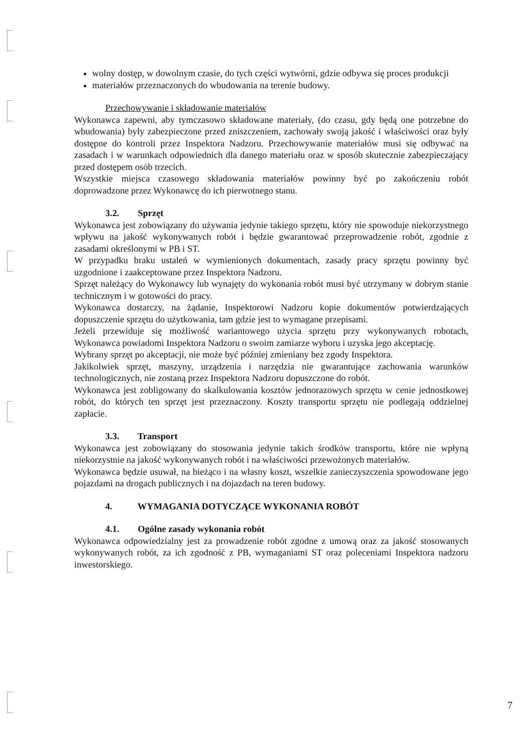wolny dostęp, w dowolnym czasie, do tych części wytwórni, gdzie odbywa się proces produkcji
materiałów przeznaczonych do wbudowania na terenie budowy.
Przechowywanie i składowanie materiałów
Wykonawca zapewni, aby tymczasowo składowane materiały, (do czasu, gdy będą one potrzebne do wbudowania) były zabezpieczone przed zniszczeniem, zachowały swoją jakość i właściwości oraz były dostępne do kontroli przez Inspektora Nadzoru. Przechowywanie materiałów musi się odbywać na zasadach i w warunkach odpowiednich dla danego materiału oraz w sposób skutecznie zabezpieczający przed dostępem osób trzecich.
Wszystkie miejsca czasowego składowania materiałów powinny być po zakończeniu robót doprowadzone przez Wykonawcę do ich pierwotnego stanu.
3.2. Sprzęt
Wykonawca jest zobowiązany do używania jedynie takiego sprzętu, który nie spowoduje niekorzystnego wpływu na jakość wykonywanych robót i będzie gwarantować przeprowadzenie robót, zgodnie z zasadami określonymi w PB i ST.
W przypadku braku ustaleń w wymienionych dokumentach, zasady pracy sprzętu powinny być uzgodnione i zaakceptowane przez Inspektora Nadzoru.
Sprzęt należący do Wykonawcy lub wynajęty do wykonania robót musi być utrzymany w dobrym stanie technicznym i w gotowości do pracy.
Wykonawca dostarczy, na żądanie, Inspektorowi Nadzoru kopie dokumentów potwierdzających dopuszczenie sprzętu do użytkowania, tam gdzie jest to wymagane przepisami.
Jeżeli przewiduje się możliwość wariantowego użycia sprzętu przy wykonywanych robotach, Wykonawca powiadomi Inspektora Nadzoru o swoim zamiarze wyboru i uzyska jego akceptację.
Wybrany sprzęt po akceptacji, nie może być później zmieniany bez zgody Inspektora.
Jakikolwiek sprzęt, maszyny, urządzenia i narzędzia nie gwarantujące zachowania warunków technologicznych, nie zostaną przez Inspektora Nadzoru dopuszczone do robót.
Wykonawca jest zobligowany do skalkulowania kosztów jednorazowych sprzętu w cenie jednostkowej robót, do których ten sprzęt jest przeznaczony. Koszty transportu sprzętu nie podlegają oddzielnej zapłacie.
3.3. Transport
Wykonawca jest zobowiązany do stosowania jedynie takich środków transportu, które nie wpłyną niekorzystnie na jakość wykonywanych robót i na właściwości przewożonych materiałów.
Wykonawca będzie usuwał, na bieżąco i na własny koszt, wszelkie zanieczyszczenia spowodowane jego pojazdami na drogach publicznych i na dojazdach na teren budowy.
4. WYMAGANIA DOTYCZĄCE WYKONANIA ROBÓT
4.1. Ogólne zasady wykonania robót
Wykonawca odpowiedzialny jest za prowadzenie robót zgodne z umową oraz za jakość stosowanych wykonywanych robót, za ich zgodność z PB, wymaganiami ST oraz poleceniami Inspektora nadzoru inwestorskiego.
7